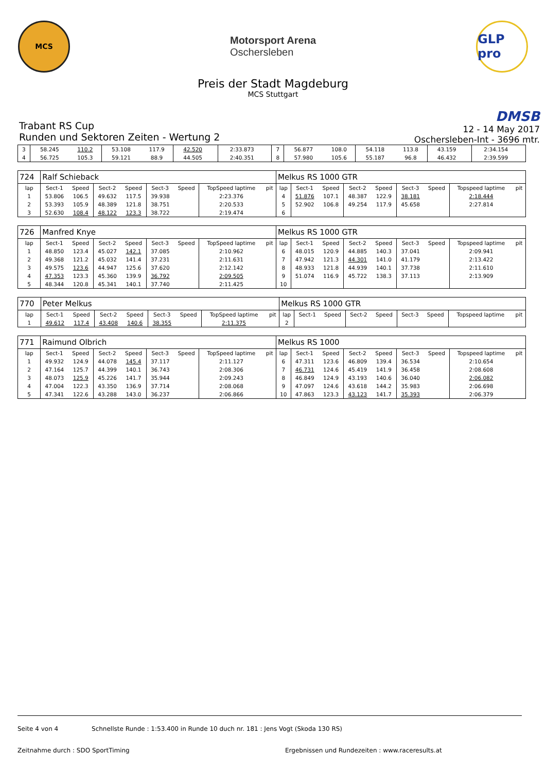MCS
Motorsport Arena
Oschersleben
GLP pro
Preis der Stadt Magdeburg
MCS Stuttgart
Trabant RS Cup
Runden und Sektoren Zeiten - Wertung 2
DMSB
12 - 14 May 2017
Oschersleben-Int - 3696 mtr.
| 3 | 58.245 | 110.2 | 53.108 | 117.9 | 42.520 | | 2:33.873 | | 7 | 56.877 | 108.0 | 54.118 | 113.8 | 43.159 | | 2:34.154 | |
| 4 | 56.725 | 105.3 | 59.121 | 88.9 | 44.505 | | 2:40.351 | | 8 | 57.980 | 105.6 | 55.187 | 96.8 | 46.432 | | 2:39.599 | |
| 724 | Ralf Schieback | | | | | | | | Melkus RS 1000 GTR | | | | | | | | |
| lap | Sect-1 | Speed | Sect-2 | Speed | Sect-3 | Speed | TopSpeed laptime | pit | lap | Sect-1 | Speed | Sect-2 | Speed | Sect-3 | Speed | Topspeed laptime | pit |
| 1 | 53.806 | 106.5 | 49.632 | 117.5 | 39.938 | | 2:23.376 | | 4 | 51.876 | 107.1 | 48.387 | 122.9 | 38.181 | | 2:18.444 | |
| 2 | 53.393 | 105.9 | 48.389 | 121.8 | 38.751 | | 2:20.533 | | 5 | 52.902 | 106.8 | 49.254 | 117.9 | 45.658 | | 2:27.814 | |
| 3 | 52.630 | 108.4 | 48.122 | 123.3 | 38.722 | | 2:19.474 | | 6 | | | | | | | | |
| 726 | Manfred Knye | | | | | | | | Melkus RS 1000 GTR | | | | | | | | |
| lap | Sect-1 | Speed | Sect-2 | Speed | Sect-3 | Speed | TopSpeed laptime | pit | lap | Sect-1 | Speed | Sect-2 | Speed | Sect-3 | Speed | Topspeed laptime | pit |
| 1 | 48.850 | 123.4 | 45.027 | 142.1 | 37.085 | | 2:10.962 | | 6 | 48.015 | 120.9 | 44.885 | 140.3 | 37.041 | | 2:09.941 | |
| 2 | 49.368 | 121.2 | 45.032 | 141.4 | 37.231 | | 2:11.631 | | 7 | 47.942 | 121.3 | 44.301 | 141.0 | 41.179 | | 2:13.422 | |
| 3 | 49.575 | 123.6 | 44.947 | 125.6 | 37.620 | | 2:12.142 | | 8 | 48.933 | 121.8 | 44.939 | 140.1 | 37.738 | | 2:11.610 | |
| 4 | 47.353 | 123.3 | 45.360 | 139.9 | 36.792 | | 2:09.505 | | 9 | 51.074 | 116.9 | 45.722 | 138.3 | 37.113 | | 2:13.909 | |
| 5 | 48.344 | 120.8 | 45.341 | 140.1 | 37.740 | | 2:11.425 | | 10 | | | | | | | | |
| 770 | Peter Melkus | | | | | | | | Melkus RS 1000 GTR | | | | | | | | |
| lap | Sect-1 | Speed | Sect-2 | Speed | Sect-3 | Speed | TopSpeed laptime | pit | lap | Sect-1 | Speed | Sect-2 | Speed | Sect-3 | Speed | Topspeed laptime | pit |
| 1 | 49.612 | 117.4 | 43.408 | 140.6 | 38.355 | | 2:11.375 | | 2 | | | | | | | | |
| 771 | Raimund Olbrich | | | | | | | | Melkus RS 1000 | | | | | | | | |
| lap | Sect-1 | Speed | Sect-2 | Speed | Sect-3 | Speed | TopSpeed laptime | pit | lap | Sect-1 | Speed | Sect-2 | Speed | Sect-3 | Speed | Topspeed laptime | pit |
| 1 | 49.932 | 124.9 | 44.078 | 145.4 | 37.117 | | 2:11.127 | | 6 | 47.311 | 123.6 | 46.809 | 139.4 | 36.534 | | 2:10.654 | |
| 2 | 47.164 | 125.7 | 44.399 | 140.1 | 36.743 | | 2:08.306 | | 7 | 46.731 | 124.6 | 45.419 | 141.9 | 36.458 | | 2:08.608 | |
| 3 | 48.073 | 125.9 | 45.226 | 141.7 | 35.944 | | 2:09.243 | | 8 | 46.849 | 124.9 | 43.193 | 140.6 | 36.040 | | 2:06.082 | |
| 4 | 47.004 | 122.3 | 43.350 | 136.9 | 37.714 | | 2:08.068 | | 9 | 47.097 | 124.6 | 43.618 | 144.2 | 35.983 | | 2:06.698 | |
| 5 | 47.341 | 122.6 | 43.288 | 143.0 | 36.237 | | 2:06.866 | | 10 | 47.863 | 123.3 | 43.123 | 141.7 | 35.393 | | 2:06.379 | |
Seite 4 von 4 Schnellste Runde : 1:53.400 in Runde 10 duch nr. 181 : Jens Vogt (Skoda 130 RS)
Zeitnahme durch : SDO SportTiming Ergebnissen und Rundezeiten : www.raceresults.at